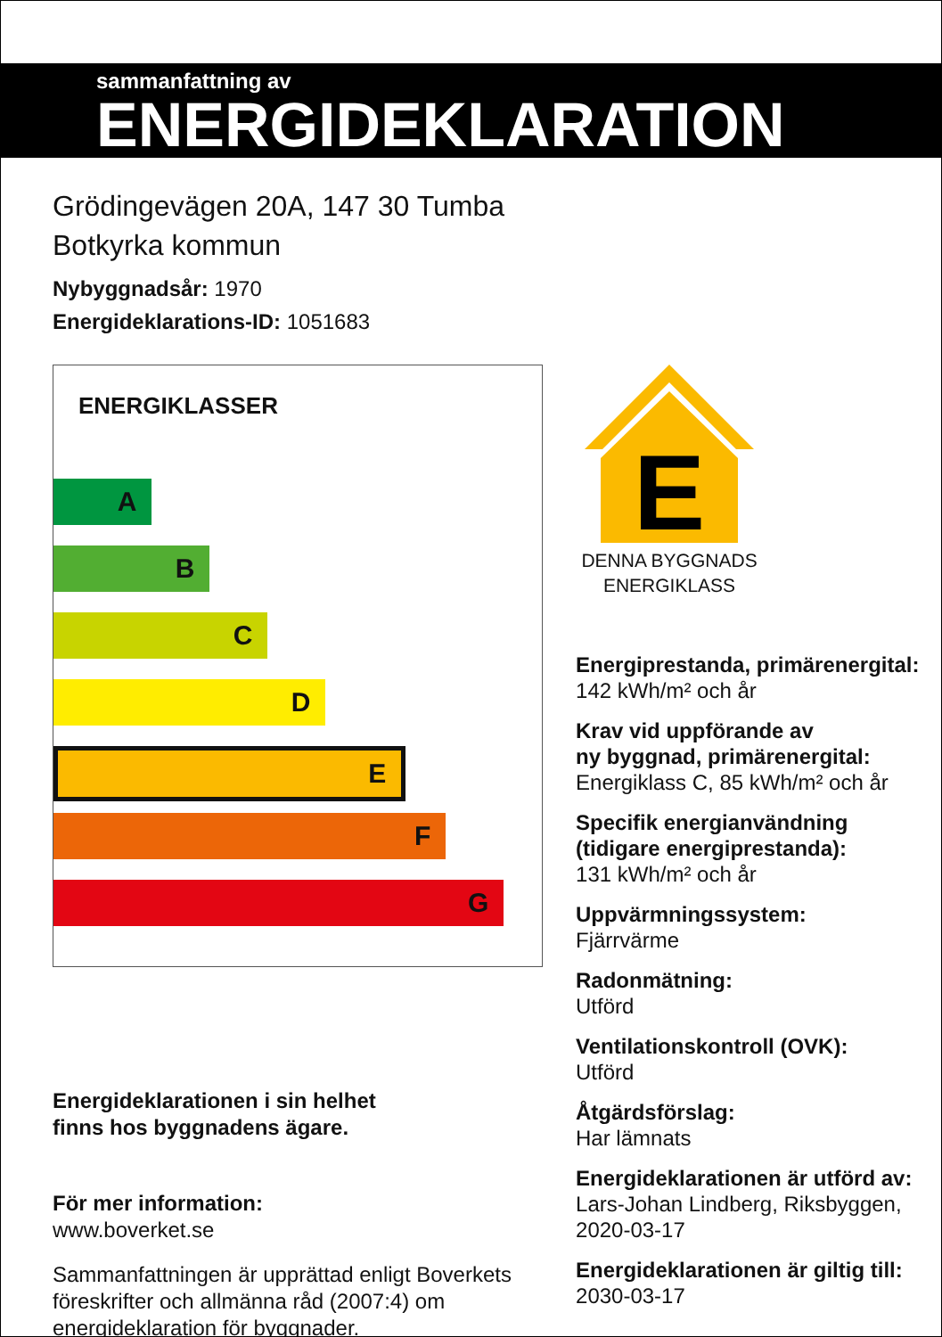sammanfattning av
ENERGIDEKLARATION
Grödingevägen 20A, 147 30 Tumba
Botkyrka kommun
Nybyggnadsår: 1970
Energideklarations-ID: 1051683
ENERGIKLASSER
A
B
C
D
E
F
G
Energideklarationen i sin helhet
finns hos byggnadens ägare.
För mer information:
www.boverket.se
Sammanfattningen är upprättad enligt Boverkets föreskrifter och allmänna råd (2007:4) om energideklaration för byggnader.
E
DENNA BYGGNADS
ENERGIKLASS
Energiprestanda, primärenergital:
142 kWh/m² och år
Krav vid uppförande av
ny byggnad, primärenergital:
Energiklass C, 85 kWh/m² och år
Specifik energianvändning
(tidigare energiprestanda):
131 kWh/m² och år
Uppvärmningssystem:
Fjärrvärme
Radonmätning:
Utförd
Ventilationskontroll (OVK):
Utförd
Åtgärdsförslag:
Har lämnats
Energideklarationen är utförd av:
Lars-Johan Lindberg, Riksbyggen,
2020-03-17
Energideklarationen är giltig till:
2030-03-17